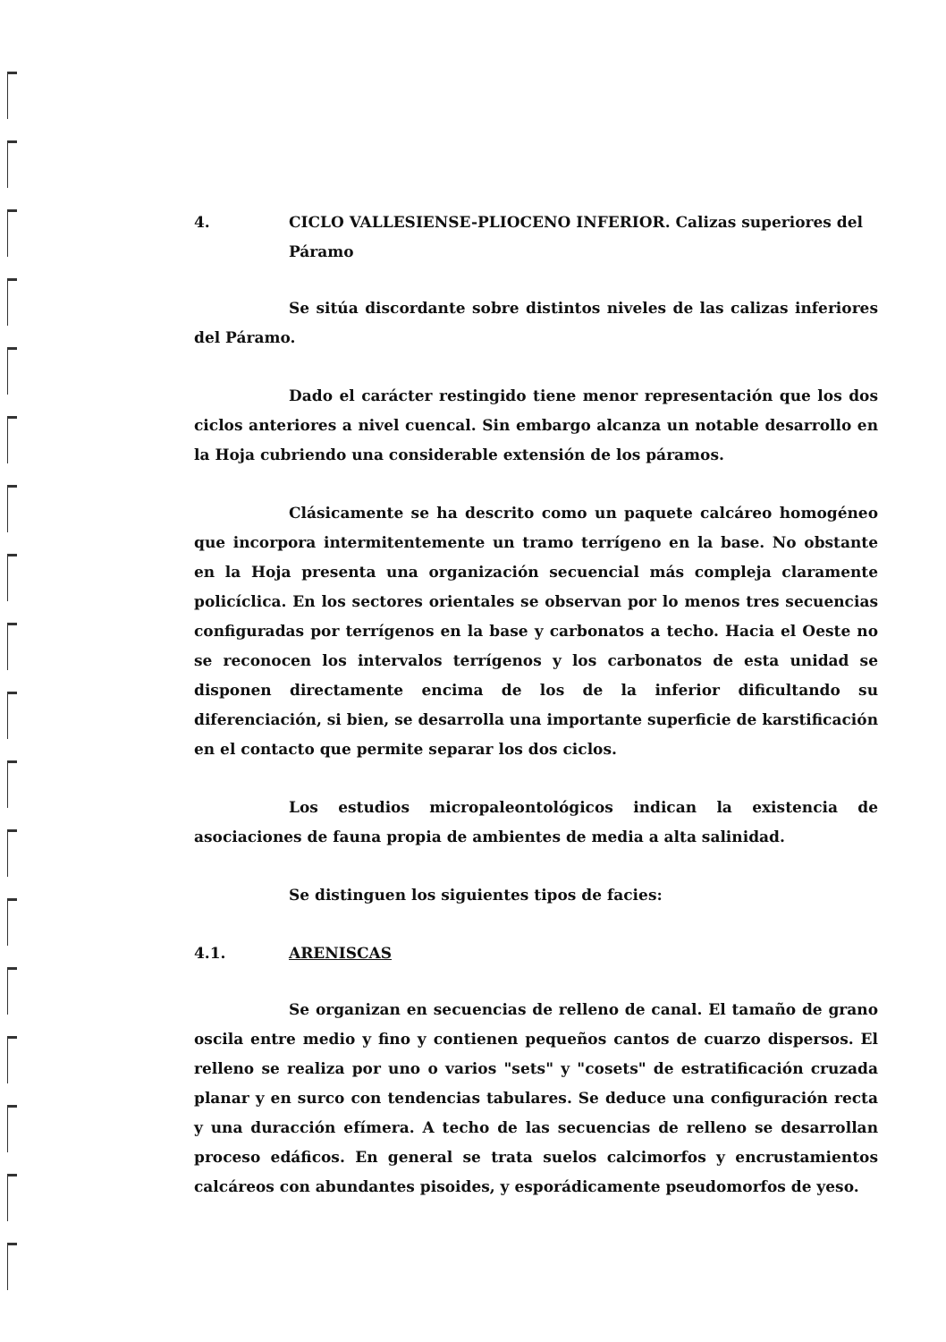4. CICLO VALLESIENSE-PLIOCENO INFERIOR. Calizas superiores del Páramo
Se sitúa discordante sobre distintos niveles de las calizas inferiores del Páramo.
Dado el carácter restingido tiene menor representación que los dos ciclos anteriores a nivel cuencal. Sin embargo alcanza un notable desarrollo en la Hoja cubriendo una considerable extensión de los páramos.
Clásicamente se ha descrito como un paquete calcáreo homogéneo que incorpora intermitentemente un tramo terrígeno en la base. No obstante en la Hoja presenta una organización secuencial más compleja claramente policíclica. En los sectores orientales se observan por lo menos tres secuencias configuradas por terrígenos en la base y carbonatos a techo. Hacia el Oeste no se reconocen los intervalos terrígenos y los carbonatos de esta unidad se disponen directamente encima de los de la inferior dificultando su diferenciación, si bien, se desarrolla una importante superficie de karstificación en el contacto que permite separar los dos ciclos.
Los estudios micropaleontológicos indican la existencia de asociaciones de fauna propia de ambientes de media a alta salinidad.
Se distinguen los siguientes tipos de facies:
4.1. ARENISCAS
Se organizan en secuencias de relleno de canal. El tamaño de grano oscila entre medio y fino y contienen pequeños cantos de cuarzo dispersos. El relleno se realiza por uno o varios "sets" y "cosets" de estratificación cruzada planar y en surco con tendencias tabulares. Se deduce una configuración recta y una duracción efímera. A techo de las secuencias de relleno se desarrollan proceso edáficos. En general se trata suelos calcimorfos y encrustamientos calcáreos con abundantes pisoides, y esporádicamente pseudomorfos de yeso.